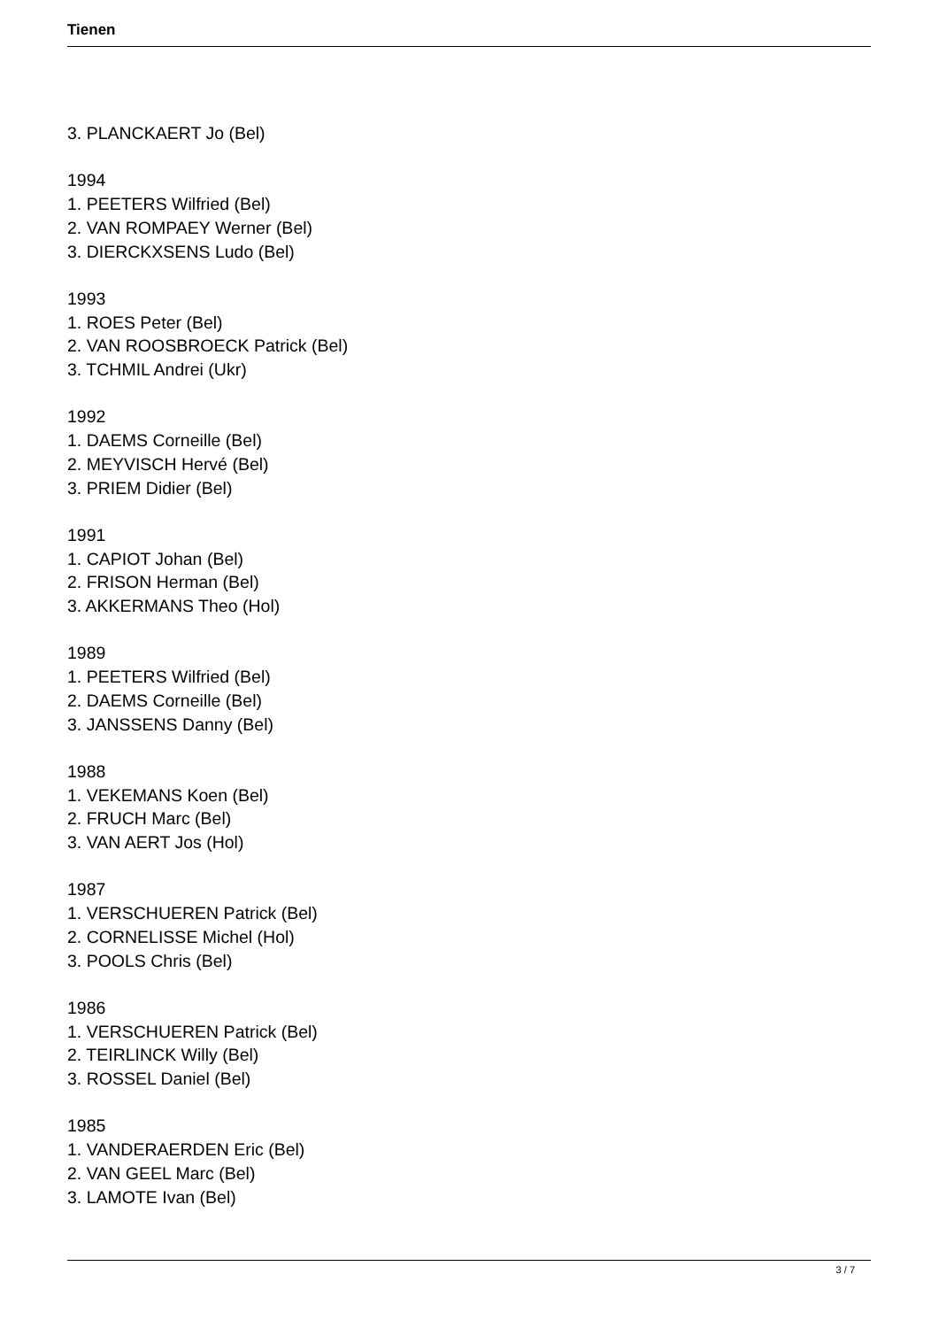Tienen
3. PLANCKAERT Jo (Bel)
1994
1. PEETERS Wilfried (Bel)
2. VAN ROMPAEY Werner (Bel)
3. DIERCKXSENS Ludo (Bel)
1993
1. ROES Peter (Bel)
2. VAN ROOSBROECK Patrick (Bel)
3. TCHMIL Andrei (Ukr)
1992
1. DAEMS Corneille (Bel)
2. MEYVISCH Hervé (Bel)
3. PRIEM Didier (Bel)
1991
1. CAPIOT Johan (Bel)
2. FRISON Herman (Bel)
3. AKKERMANS Theo (Hol)
1989
1. PEETERS Wilfried (Bel)
2. DAEMS Corneille (Bel)
3. JANSSENS Danny (Bel)
1988
1. VEKEMANS Koen (Bel)
2. FRUCH Marc (Bel)
3. VAN AERT Jos (Hol)
1987
1. VERSCHUEREN Patrick (Bel)
2. CORNELISSE Michel (Hol)
3. POOLS Chris (Bel)
1986
1. VERSCHUEREN Patrick (Bel)
2. TEIRLINCK Willy (Bel)
3. ROSSEL Daniel (Bel)
1985
1. VANDERAERDEN Eric (Bel)
2. VAN GEEL Marc (Bel)
3. LAMOTE Ivan (Bel)
3 / 7